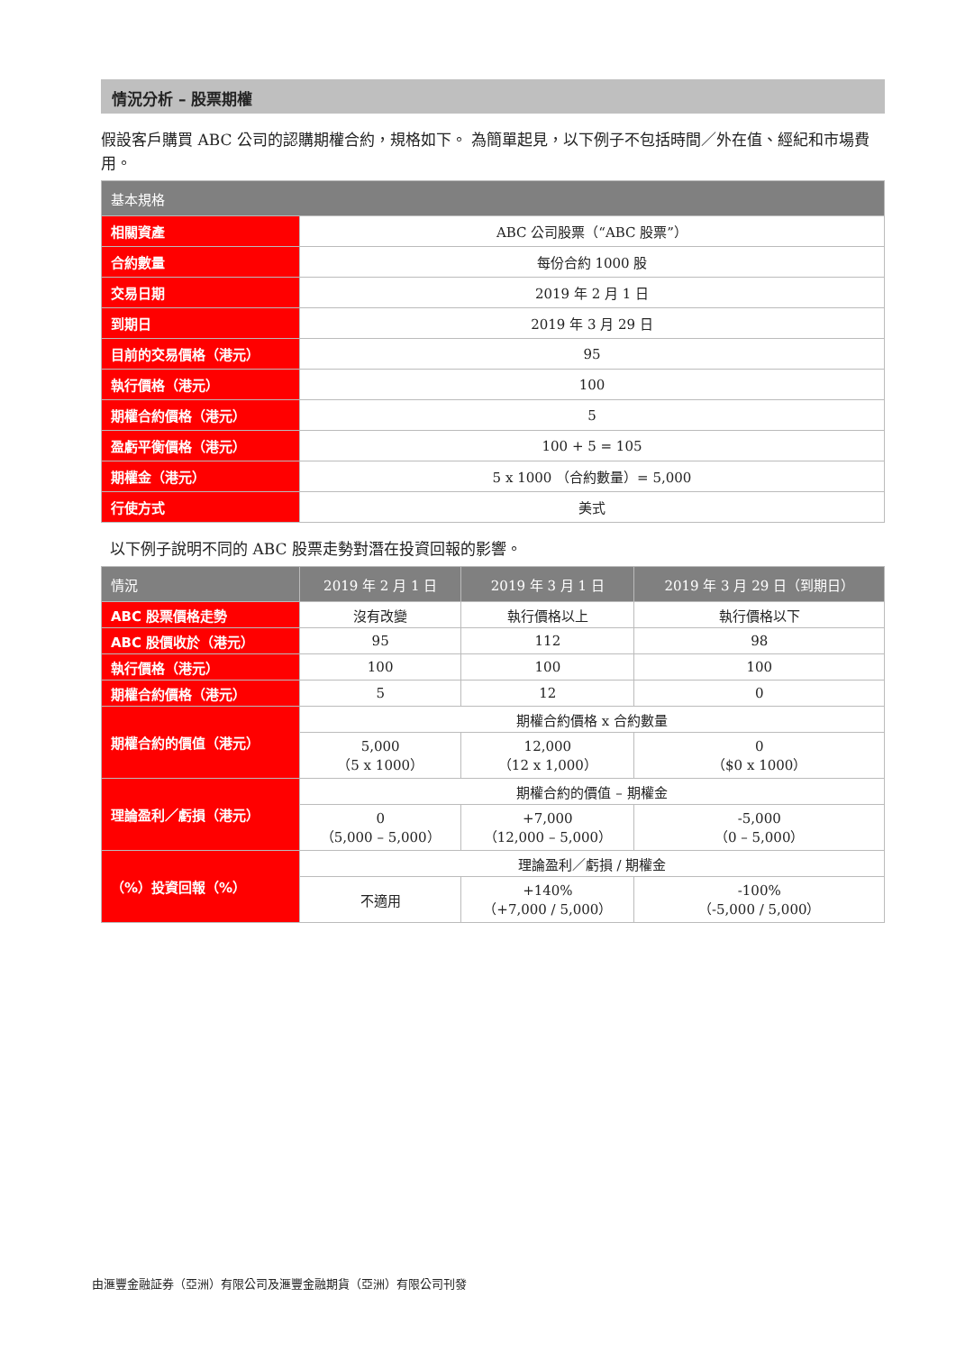情況分析 – 股票期權
假設客戶購買 ABC 公司的認購期權合約，規格如下。 為簡單起見，以下例子不包括時間／外在值、經紀和市場費用。
| 基本規格 | |
| --- | --- |
| 相關資產 | ABC 公司股票（“ABC 股票”） |
| 合約數量 | 每份合約 1000 股 |
| 交易日期 | 2019 年 2 月 1 日 |
| 到期日 | 2019 年 3 月 29 日 |
| 目前的交易價格（港元） | 95 |
| 執行價格（港元） | 100 |
| 期權合約價格（港元） | 5 |
| 盈虧平衡價格（港元） | 100 + 5 = 105 |
| 期權金（港元） | 5 x 1000 （合約數量）= 5,000 |
| 行使方式 | 美式 |
以下例子說明不同的 ABC 股票走勢對潛在投資回報的影響。
| 情況 | 2019 年 2 月 1 日 | 2019 年 3 月 1 日 | 2019 年 3 月 29 日（到期日） |
| --- | --- | --- | --- |
| ABC 股票價格走勢 | 沒有改變 | 執行價格以上 | 執行價格以下 |
| ABC 股價收於（港元） | 95 | 112 | 98 |
| 執行價格（港元） | 100 | 100 | 100 |
| 期權合約價格（港元） | 5 | 12 | 0 |
| 期權合約的價值（港元） | 期權合約價格 x 合約數量 | | |
| | 5,000 （5 x 1000） | 12,000 （12 x 1,000） | 0 （$0 x 1000） |
| 理論盈利／虧損（港元） | 期權合約的價值 – 期權金 | | |
| | 0 （5,000 – 5,000） | +7,000 （12,000 – 5,000） | -5,000 （0 – 5,000） |
| （%）投資回報（%） | 理論盈利／虧損 / 期權金 | | |
| | 不適用 | +140% （+7,000 / 5,000） | -100% （-5,000 / 5,000） |
由滙豐金融証券（亞洲）有限公司及滙豐金融期貨（亞洲）有限公司刊發